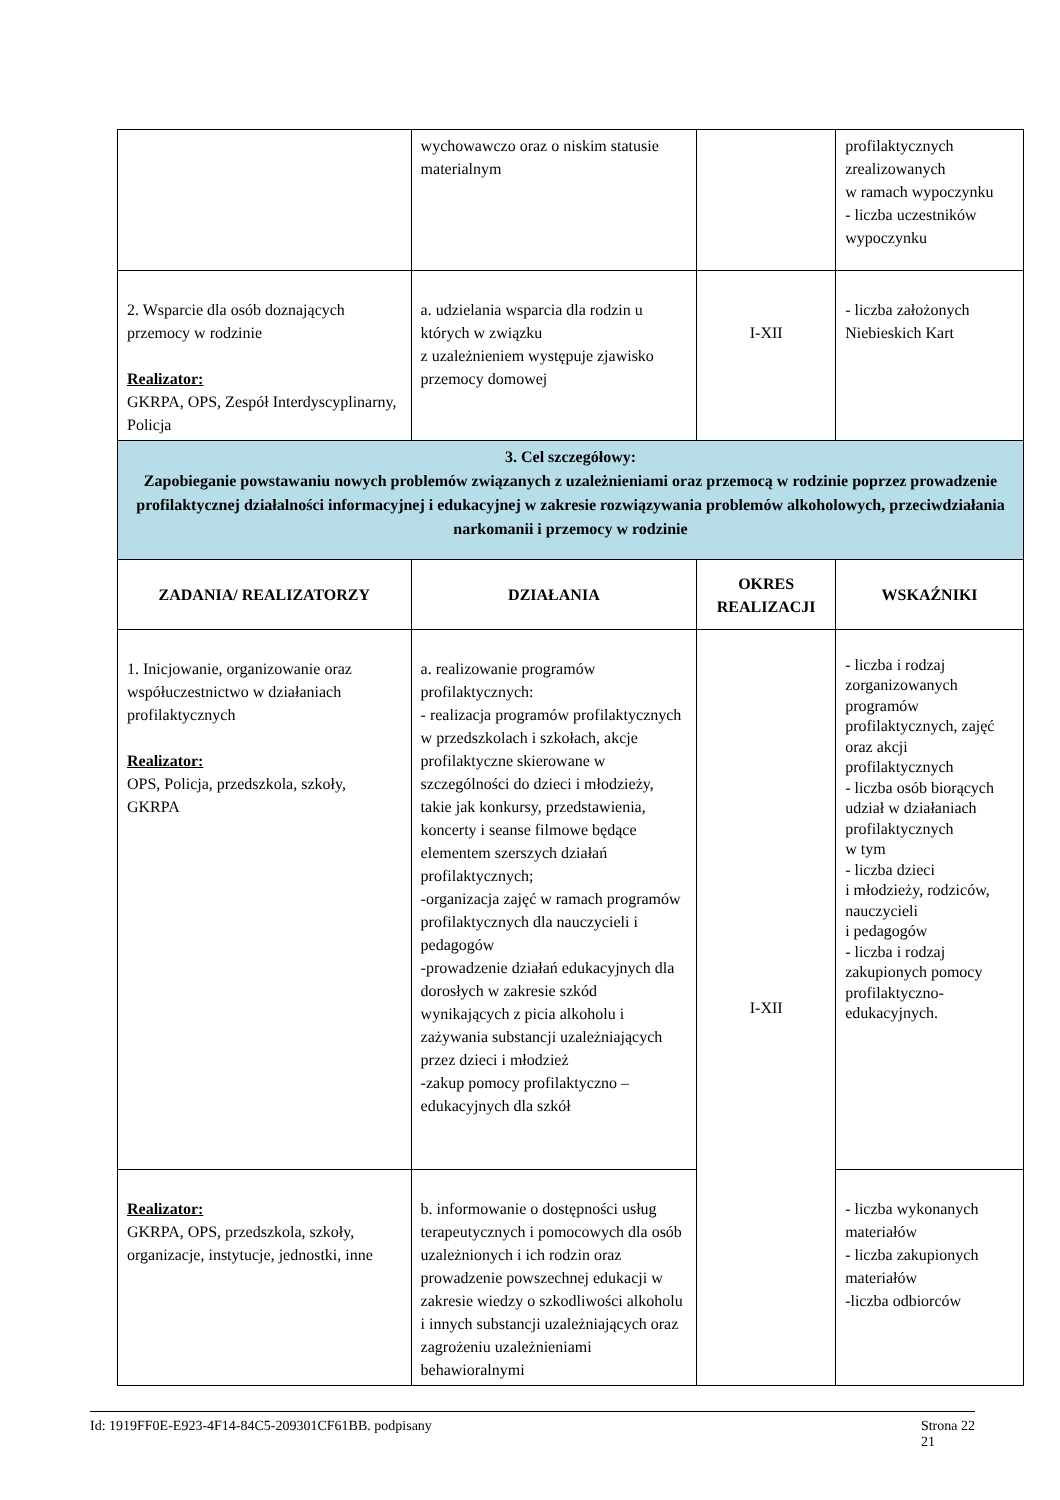| | wychowawczo oraz o niskim statusie materialnym | | profilaktycznych zrealizowanych w ramach wypoczynku - liczba uczestników wypoczynku |
| 2. Wsparcie dla osób doznających przemocy w rodzinie Realizator: GKRPA, OPS, Zespół Interdyscyplinarny, Policja | a. udzielania wsparcia dla rodzin u których w związku z uzależnieniem występuje zjawisko przemocy domowej | I-XII | - liczba założonych Niebieskich Kart |
| 3. Cel szczegółowy: Zapobieganie powstawaniu nowych problemów związanych z uzależnieniami oraz przemocą w rodzinie poprzez prowadzenie profilaktycznej działalności informacyjnej i edukacyjnej w zakresie rozwiązywania problemów alkoholowych, przeciwdziałania narkomanii i przemocy w rodzinie | | | |
| ZADANIA/ REALIZATORZY | DZIAŁANIA | OKRES REALIZACJI | WSKAŹNIKI |
| 1. Inicjowanie, organizowanie oraz współuczestnictwo w działaniach profilaktycznych Realizator: OPS, Policja, przedszkola, szkoły, GKRPA | a. realizowanie programów profilaktycznych: - realizacja programów profilaktycznych w przedszkolach i szkołach, akcje profilaktyczne skierowane w szczególności do dzieci i młodzieży, takie jak konkursy, przedstawienia, koncerty i seanse filmowe będące elementem szerszych działań profilaktycznych; -organizacja zajęć w ramach programów profilaktycznych dla nauczycieli i pedagogów -prowadzenie działań edukacyjnych dla dorosłych w zakresie szkód wynikających z picia alkoholu i zażywania substancji uzależniających przez dzieci i młodzież -zakup pomocy profilaktyczno – edukacyjnych dla szkół | I-XII | - liczba i rodzaj zorganizowanych programów profilaktycznych, zajęć oraz akcji profilaktycznych - liczba osób biorących udział w działaniach profilaktycznych w tym - liczba dzieci i młodzieży, rodziców, nauczycieli i pedagogów - liczba i rodzaj zakupionych pomocy profilaktyczno-edukacyjnych. |
| Realizator: GKRPA, OPS, przedszkola, szkoły, organizacje, instytucje, jednostki, inne | b. informowanie o dostępności usług terapeutycznych i pomocowych dla osób uzależnionych i ich rodzin oraz prowadzenie powszechnej edukacji w zakresie wiedzy o szkodliwości alkoholu i innych substancji uzależniających oraz zagrożeniu uzależnieniami behawioralnymi | | - liczba wykonanych materiałów - liczba zakupionych materiałów -liczba odbiorców |
Id: 1919FF0E-E923-4F14-84C5-209301CF61BB. podpisany Strona 22
21